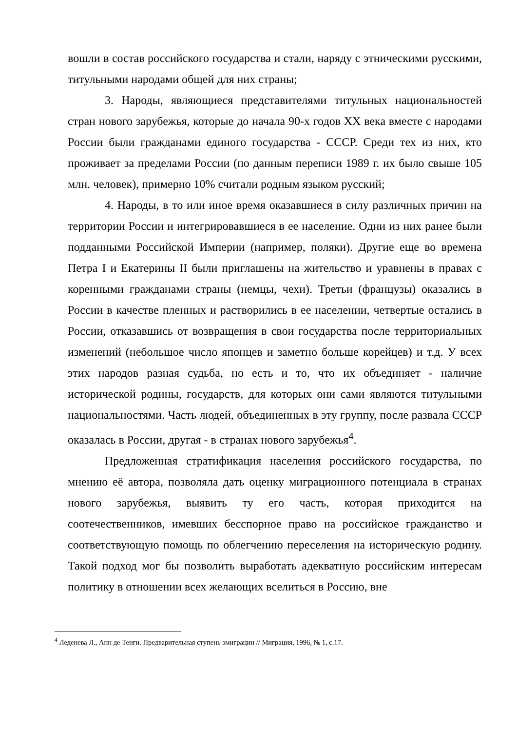вошли в состав российского государства и стали, наряду с этническими русскими, титульными народами общей для них страны;
3. Народы, являющиеся представителями титульных национальностей стран нового зарубежья, которые до начала 90-х годов XX века вместе с народами России были гражданами единого государства - СССР. Среди тех из них, кто проживает за пределами России (по данным переписи 1989 г. их было свыше 105 млн. человек), примерно 10% считали родным языком русский;
4. Народы, в то или иное время оказавшиеся в силу различных причин на территории России и интегрировавшиеся в ее население. Одни из них ранее были подданными Российской Империи (например, поляки). Другие еще во времена Петра I и Екатерины II были приглашены на жительство и уравнены в правах с коренными гражданами страны (немцы, чехи). Третьи (французы) оказались в России в качестве пленных и растворились в ее населении, четвертые остались в России, отказавшись от возвращения в свои государства после территориальных изменений (небольшое число японцев и заметно больше корейцев) и т.д. У всех этих народов разная судьба, но есть и то, что их объединяет - наличие исторической родины, государств, для которых они сами являются титульными национальностями. Часть людей, объединенных в эту группу, после развала СССР оказалась в России, другая - в странах нового зарубежья<sup>4</sup>.
Предложенная стратификация населения российского государства, по мнению её автора, позволяла дать оценку миграционного потенциала в странах нового зарубежья, выявить ту его часть, которая приходится на соотечественников, имевших бесспорное право на российское гражданство и соответствующую помощь по облегчению переселения на историческую родину. Такой подход мог бы позволить выработать адекватную российским интересам политику в отношении всех желающих вселиться в Россию, вне
<sup>4</sup> Леденева Л., Анн де Тенги. Предварительная ступень эмиграции // Миграция, 1996, № 1, с.17.